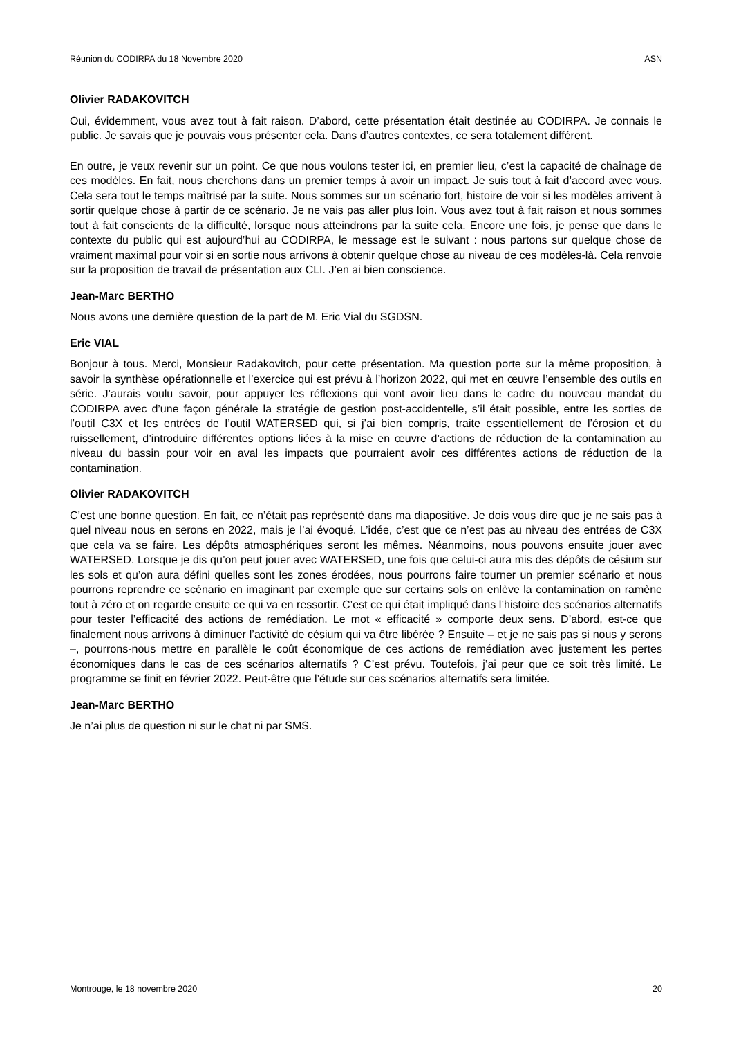Réunion du CODIRPA du 18 Novembre 2020 ASN
Olivier RADAKOVITCH
Oui, évidemment, vous avez tout à fait raison. D’abord, cette présentation était destinée au CODIRPA. Je connais le public. Je savais que je pouvais vous présenter cela. Dans d’autres contextes, ce sera totalement différent.
En outre, je veux revenir sur un point. Ce que nous voulons tester ici, en premier lieu, c’est la capacité de chaînage de ces modèles. En fait, nous cherchons dans un premier temps à avoir un impact. Je suis tout à fait d’accord avec vous. Cela sera tout le temps maîtrisé par la suite. Nous sommes sur un scénario fort, histoire de voir si les modèles arrivent à sortir quelque chose à partir de ce scénario. Je ne vais pas aller plus loin. Vous avez tout à fait raison et nous sommes tout à fait conscients de la difficulté, lorsque nous atteindrons par la suite cela. Encore une fois, je pense que dans le contexte du public qui est aujourd’hui au CODIRPA, le message est le suivant : nous partons sur quelque chose de vraiment maximal pour voir si en sortie nous arrivons à obtenir quelque chose au niveau de ces modèles-là. Cela renvoie sur la proposition de travail de présentation aux CLI. J’en ai bien conscience.
Jean-Marc BERTHO
Nous avons une dernière question de la part de M. Eric Vial du SGDSN.
Eric VIAL
Bonjour à tous. Merci, Monsieur Radakovitch, pour cette présentation. Ma question porte sur la même proposition, à savoir la synthèse opérationnelle et l’exercice qui est prévu à l’horizon 2022, qui met en œuvre l’ensemble des outils en série. J’aurais voulu savoir, pour appuyer les réflexions qui vont avoir lieu dans le cadre du nouveau mandat du CODIRPA avec d’une façon générale la stratégie de gestion post-accidentelle, s’il était possible, entre les sorties de l’outil C3X et les entrées de l’outil WATERSED qui, si j’ai bien compris, traite essentiellement de l’érosion et du ruissellement, d’introduire différentes options liées à la mise en œuvre d’actions de réduction de la contamination au niveau du bassin pour voir en aval les impacts que pourraient avoir ces différentes actions de réduction de la contamination.
Olivier RADAKOVITCH
C’est une bonne question. En fait, ce n’était pas représenté dans ma diapositive. Je dois vous dire que je ne sais pas à quel niveau nous en serons en 2022, mais je l’ai évoqué. L’idée, c’est que ce n’est pas au niveau des entrées de C3X que cela va se faire. Les dépôts atmosphériques seront les mêmes. Néanmoins, nous pouvons ensuite jouer avec WATERSED. Lorsque je dis qu’on peut jouer avec WATERSED, une fois que celui-ci aura mis des dépôts de césium sur les sols et qu’on aura défini quelles sont les zones érodées, nous pourrons faire tourner un premier scénario et nous pourrons reprendre ce scénario en imaginant par exemple que sur certains sols on enlève la contamination on ramène tout à zéro et on regarde ensuite ce qui va en ressortir. C’est ce qui était impliqué dans l’histoire des scénarios alternatifs pour tester l’efficacité des actions de remédiation. Le mot « efficacité » comporte deux sens. D’abord, est-ce que finalement nous arrivons à diminuer l’activité de césium qui va être libérée ? Ensuite – et je ne sais pas si nous y serons –, pourrons-nous mettre en parallèle le coût économique de ces actions de remédiation avec justement les pertes économiques dans le cas de ces scénarios alternatifs ? C’est prévu. Toutefois, j’ai peur que ce soit très limité. Le programme se finit en février 2022. Peut-être que l’étude sur ces scénarios alternatifs sera limitée.
Jean-Marc BERTHO
Je n’ai plus de question ni sur le chat ni par SMS.
Montrouge, le 18 novembre 2020 20